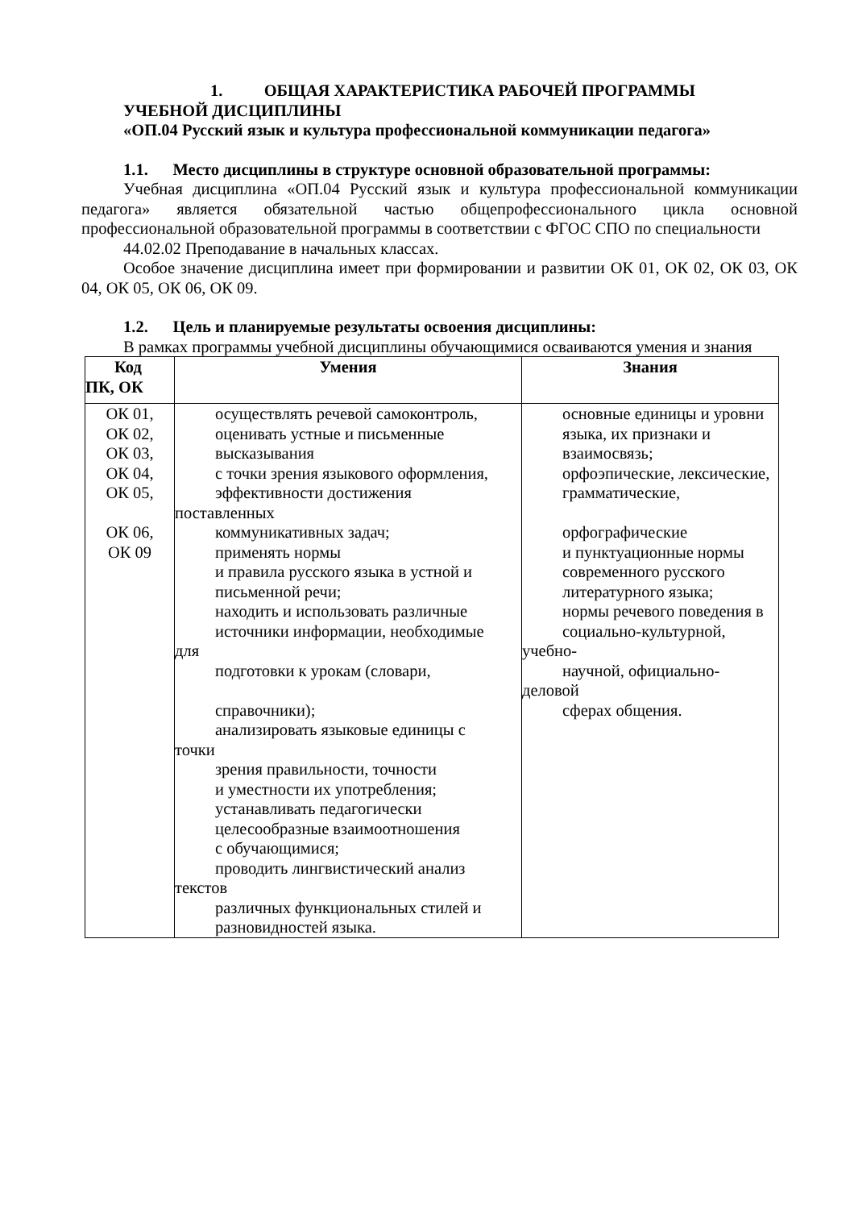1. ОБЩАЯ ХАРАКТЕРИСТИКА РАБОЧЕЙ ПРОГРАММЫ
УЧЕБНОЙ ДИСЦИПЛИНЫ
«ОП.04 Русский язык и культура профессиональной коммуникации педагога»
1.1. Место дисциплины в структуре основной образовательной программы:
Учебная дисциплина «ОП.04 Русский язык и культура профессиональной коммуникации педагога» является обязательной частью общепрофессионального цикла основной профессиональной образовательной программы в соответствии с ФГОС СПО по специальности
44.02.02 Преподавание в начальных классах.
Особое значение дисциплина имеет при формировании и развитии ОК 01, ОК 02, ОК 03, ОК 04, ОК 05, ОК 06, ОК 09.
1.2. Цель и планируемые результаты освоения дисциплины:
В рамках программы учебной дисциплины обучающимися осваиваются умения и знания
| Код ПК, ОК | Умения | Знания |
| --- | --- | --- |
| ОК 01, ОК 02, ОК 03, ОК 04, ОК 05, ОК 06, ОК 09 | осуществлять речевой самоконтроль, оценивать устные и письменные высказывания с точки зрения языкового оформления, эффективности достижения поставленных коммуникативных задач; применять нормы и правила русского языка в устной и письменной речи; находить и использовать различные источники информации, необходимые для подготовки к урокам (словари, справочники); анализировать языковые единицы с точки зрения правильности, точности и уместности их употребления; устанавливать педагогически целесообразные взаимоотношения с обучающимися; проводить лингвистический анализ текстов различных функциональных стилей и разновидностей языка. | основные единицы и уровни языка, их признаки и взаимосвязь; орфоэпические, лексические, грамматические, орфографические и пунктуационные нормы современного русского литературного языка; нормы речевого поведения в социально-культурной, учебно- научной, официально- деловой сферах общения. |